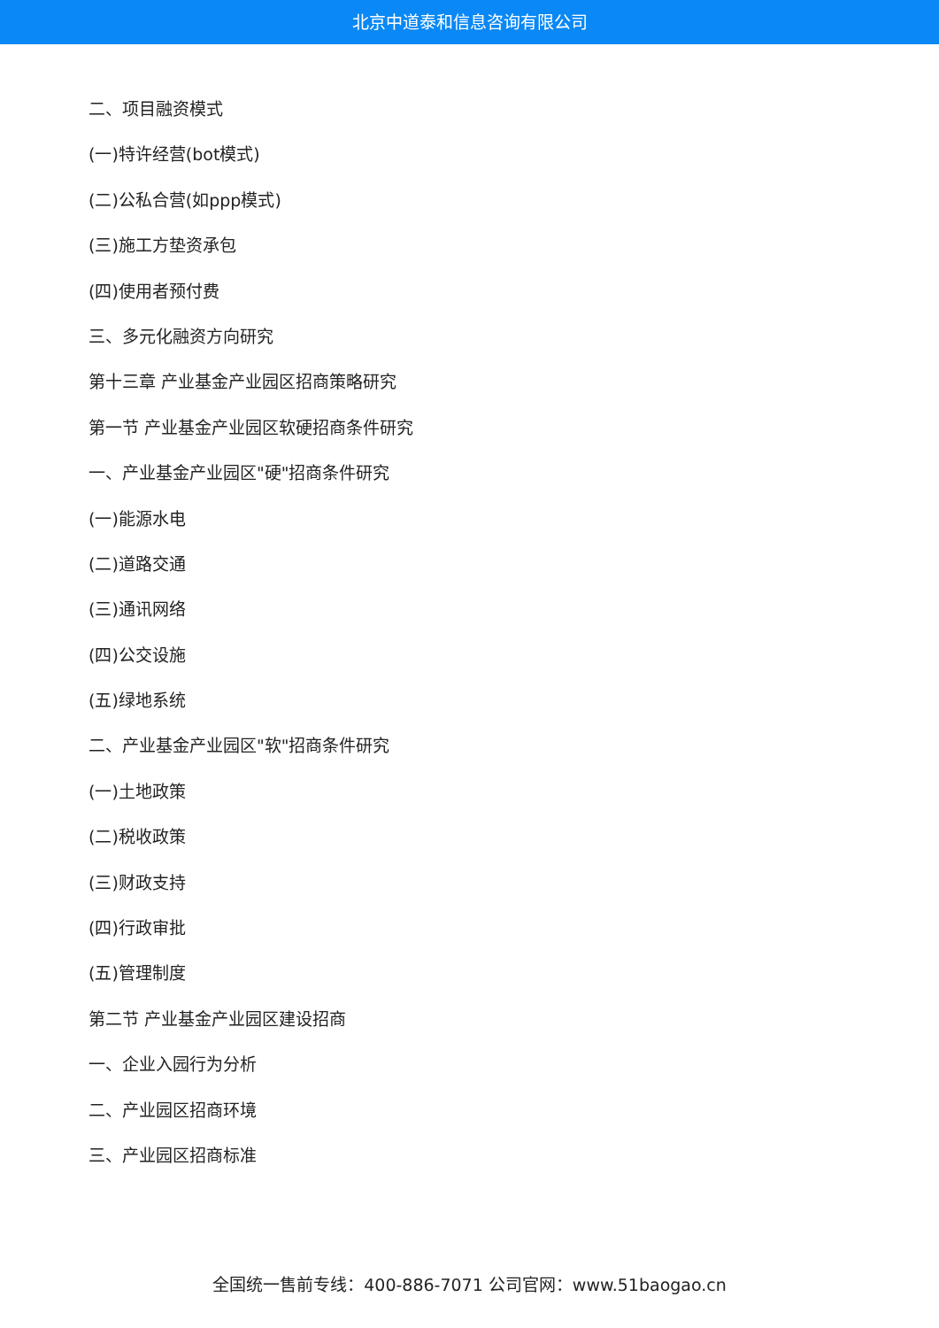北京中道泰和信息咨询有限公司
二、项目融资模式
(一)特许经营(bot模式)
(二)公私合营(如ppp模式)
(三)施工方垫资承包
(四)使用者预付费
三、多元化融资方向研究
第十三章 产业基金产业园区招商策略研究
第一节 产业基金产业园区软硬招商条件研究
一、产业基金产业园区"硬"招商条件研究
(一)能源水电
(二)道路交通
(三)通讯网络
(四)公交设施
(五)绿地系统
二、产业基金产业园区"软"招商条件研究
(一)土地政策
(二)税收政策
(三)财政支持
(四)行政审批
(五)管理制度
第二节 产业基金产业园区建设招商
一、企业入园行为分析
二、产业园区招商环境
三、产业园区招商标准
全国统一售前专线：400-886-7071 公司官网：www.51baogao.cn